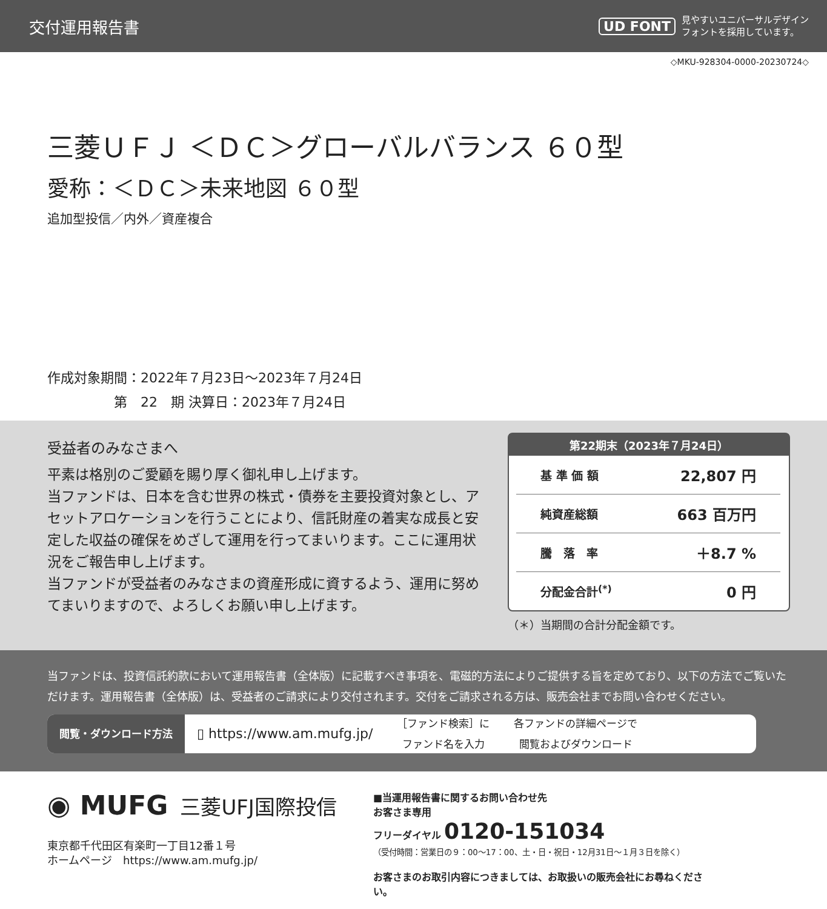交付運用報告書
UD FONT 見やすいユニバーサルデザイン
フォントを採用しています。
◇MKU-928304-0000-20230724◇
三菱ＵＦＪ ＜ＤＣ＞グローバルバランス ６０型
愛称：＜ＤＣ＞未来地図 ６０型
追加型投信／内外／資産複合
作成対象期間：2022年７月23日～2023年７月24日
　　　　　第　22　期 決算日：2023年７月24日
受益者のみなさまへ
平素は格別のご愛顧を賜り厚く御礼申し上げます。
当ファンドは、日本を含む世界の株式・債券を主要投資対象とし、アセットアロケーションを行うことにより、信託財産の着実な成長と安定した収益の確保をめざして運用を行ってまいります。ここに運用状況をご報告申し上げます。
当ファンドが受益者のみなさまの資産形成に資するよう、運用に努めてまいりますので、よろしくお願い申し上げます。
第22期末（2023年７月24日）
| 基 準 価 額 | 22,807 円 |
| 純資産総額 | 663 百万円 |
| 騰 落 率 | ＋8.7 % |
| 分配金合計<sup>(*)</sup> | 0 円 |
（＊）当期間の合計分配金額です。
当ファンドは、投資信託約款において運用報告書（全体版）に記載すべき事項を、電磁的方法によりご提供する旨を定めており、以下の方法でご覧いただけます。運用報告書（全体版）は、受益者のご請求により交付されます。交付をご請求される方は、販売会社までお問い合わせください。
閲覧・ダウンロード方法 ▯ https://www.am.mufg.jp/ ［ファンド検索］に
ファンド名を入力 各ファンドの詳細ページで
閲覧およびダウンロード
◉ MUFG 三菱UFJ国際投信
東京都千代田区有楽町一丁目12番１号
ホームページ　https://www.am.mufg.jp/
■当運用報告書に関するお問い合わせ先
お客さま専用
フリーダイヤル 0120-151034
（受付時間：営業日の９：00～17：00、土・日・祝日・12月31日～１月３日を除く）
お客さまのお取引内容につきましては、お取扱いの販売会社にお尋ねください。